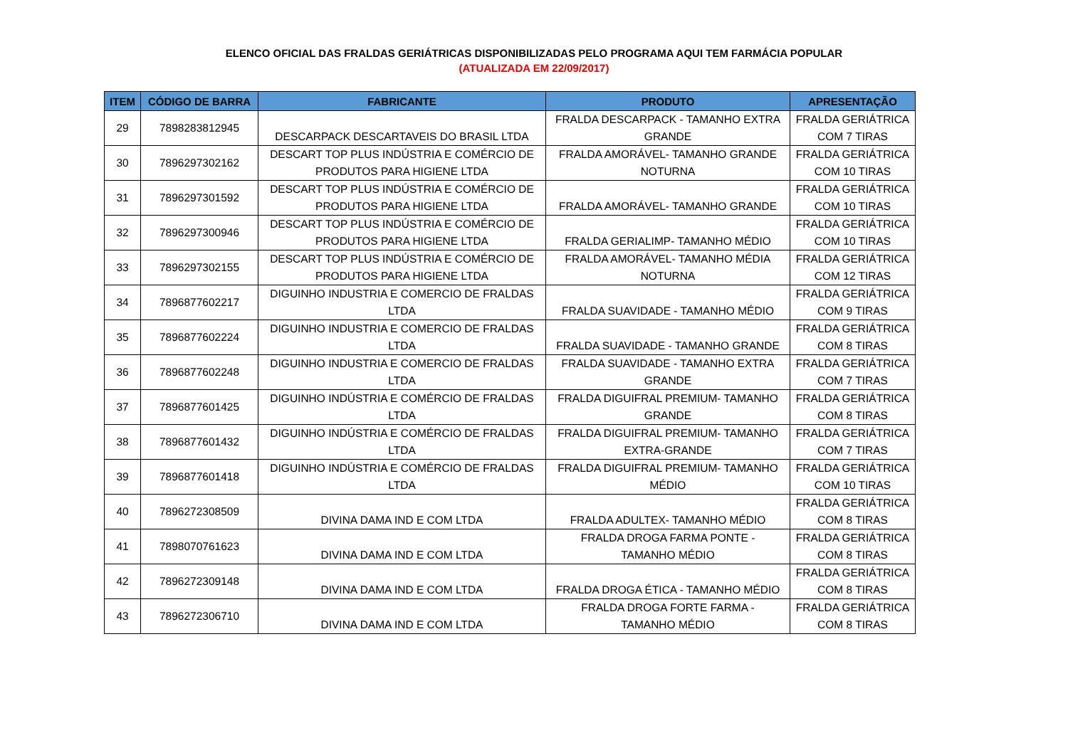ELENCO OFICIAL DAS FRALDAS GERIÁTRICAS DISPONIBILIZADAS PELO PROGRAMA AQUI TEM FARMÁCIA POPULAR
(ATUALIZADA EM 22/09/2017)
| ITEM | CÓDIGO DE BARRA | FABRICANTE | PRODUTO | APRESENTAÇÃO |
| --- | --- | --- | --- | --- |
| 29 | 7898283812945 | DESCARPACK DESCARTAVEIS DO BRASIL LTDA | FRALDA DESCARPACK - TAMANHO EXTRA GRANDE | FRALDA GERIÁTRICA COM 7 TIRAS |
| 30 | 7896297302162 | DESCART TOP PLUS INDÚSTRIA E COMÉRCIO DE PRODUTOS PARA HIGIENE LTDA | FRALDA AMORÁVEL- TAMANHO GRANDE NOTURNA | FRALDA GERIÁTRICA COM 10 TIRAS |
| 31 | 7896297301592 | DESCART TOP PLUS INDÚSTRIA E COMÉRCIO DE PRODUTOS PARA HIGIENE LTDA | FRALDA AMORÁVEL- TAMANHO GRANDE | FRALDA GERIÁTRICA COM 10 TIRAS |
| 32 | 7896297300946 | DESCART TOP PLUS INDÚSTRIA E COMÉRCIO DE PRODUTOS PARA HIGIENE LTDA | FRALDA GERIALIMP- TAMANHO MÉDIO | FRALDA GERIÁTRICA COM 10 TIRAS |
| 33 | 7896297302155 | DESCART TOP PLUS INDÚSTRIA E COMÉRCIO DE PRODUTOS PARA HIGIENE LTDA | FRALDA AMORÁVEL- TAMANHO MÉDIA NOTURNA | FRALDA GERIÁTRICA COM 12 TIRAS |
| 34 | 7896877602217 | DIGUINHO INDUSTRIA E COMERCIO DE FRALDAS LTDA | FRALDA SUAVIDADE - TAMANHO MÉDIO | FRALDA GERIÁTRICA COM 9 TIRAS |
| 35 | 7896877602224 | DIGUINHO INDUSTRIA E COMERCIO DE FRALDAS LTDA | FRALDA SUAVIDADE - TAMANHO GRANDE | FRALDA GERIÁTRICA COM 8 TIRAS |
| 36 | 7896877602248 | DIGUINHO INDUSTRIA E COMERCIO DE FRALDAS LTDA | FRALDA SUAVIDADE - TAMANHO EXTRA GRANDE | FRALDA GERIÁTRICA COM 7 TIRAS |
| 37 | 7896877601425 | DIGUINHO INDÚSTRIA E COMÉRCIO DE FRALDAS LTDA | FRALDA DIGUIFRAL PREMIUM- TAMANHO GRANDE | FRALDA GERIÁTRICA COM 8 TIRAS |
| 38 | 7896877601432 | DIGUINHO INDÚSTRIA E COMÉRCIO DE FRALDAS LTDA | FRALDA DIGUIFRAL PREMIUM- TAMANHO EXTRA-GRANDE | FRALDA GERIÁTRICA COM 7 TIRAS |
| 39 | 7896877601418 | DIGUINHO INDÚSTRIA E COMÉRCIO DE FRALDAS LTDA | FRALDA DIGUIFRAL PREMIUM- TAMANHO MÉDIO | FRALDA GERIÁTRICA COM 10 TIRAS |
| 40 | 7896272308509 | DIVINA DAMA IND E COM LTDA | FRALDA ADULTEX- TAMANHO MÉDIO | FRALDA GERIÁTRICA COM 8 TIRAS |
| 41 | 7898070761623 | DIVINA DAMA IND E COM LTDA | FRALDA DROGA FARMA PONTE - TAMANHO MÉDIO | FRALDA GERIÁTRICA COM 8 TIRAS |
| 42 | 7896272309148 | DIVINA DAMA IND E COM LTDA | FRALDA DROGA ÉTICA - TAMANHO MÉDIO | FRALDA GERIÁTRICA COM 8 TIRAS |
| 43 | 7896272306710 | DIVINA DAMA IND E COM LTDA | FRALDA DROGA FORTE FARMA - TAMANHO MÉDIO | FRALDA GERIÁTRICA COM 8 TIRAS |